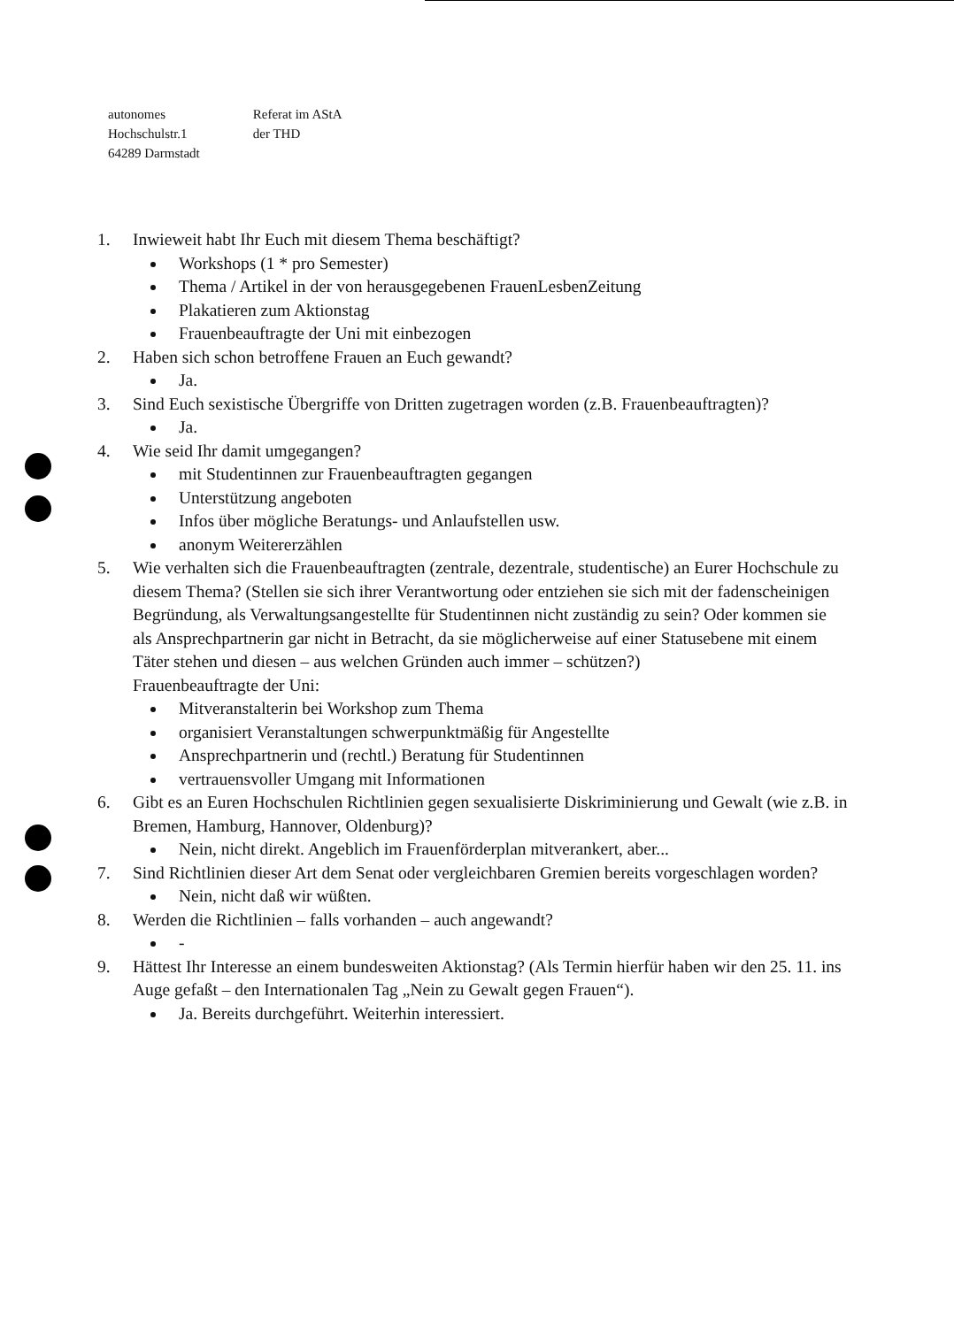autonomes Referat im AStA
Hochschulstr.1 der THD
64289 Darmstadt
1. Inwieweit habt Ihr Euch mit diesem Thema beschäftigt?
Workshops (1 * pro Semester)
Thema / Artikel in der von herausgegebenen FrauenLesbenZeitung
Plakatieren zum Aktionstag
Frauenbeauftragte der Uni mit einbezogen
2. Haben sich schon betroffene Frauen an Euch gewandt?
Ja.
3. Sind Euch sexistische Übergriffe von Dritten zugetragen worden (z.B. Frauenbeauftragten)?
Ja.
4. Wie seid Ihr damit umgegangen?
mit Studentinnen zur Frauenbeauftragten gegangen
Unterstützung angeboten
Infos über mögliche Beratungs- und Anlaufstellen usw.
anonym Weitererzählen
5. Wie verhalten sich die Frauenbeauftragten (zentrale, dezentrale, studentische) an Eurer Hochschule zu diesem Thema? (Stellen sie sich ihrer Verantwortung oder entziehen sie sich mit der fadenscheinigen Begründung, als Verwaltungsangestellte für Studentinnen nicht zuständig zu sein? Oder kommen sie als Ansprechpartnerin gar nicht in Betracht, da sie möglicherweise auf einer Statusebene mit einem Täter stehen und diesen – aus welchen Gründen auch immer – schützen?)
Frauenbeauftragte der Uni:
Mitveranstalterin bei Workshop zum Thema
organisiert Veranstaltungen schwerpunktmäßig für Angestellte
Ansprechpartnerin und (rechtl.) Beratung für Studentinnen
vertrauensvoller Umgang mit Informationen
6. Gibt es an Euren Hochschulen Richtlinien gegen sexualisierte Diskriminierung und Gewalt (wie z.B. in Bremen, Hamburg, Hannover, Oldenburg)?
Nein, nicht direkt. Angeblich im Frauenförderplan mitverankert, aber...
7. Sind Richtlinien dieser Art dem Senat oder vergleichbaren Gremien bereits vorgeschlagen worden?
Nein, nicht daß wir wüßten.
8. Werden die Richtlinien – falls vorhanden – auch angewandt?
-
9. Hättest Ihr Interesse an einem bundesweiten Aktionstag? (Als Termin hierfür haben wir den 25. 11. ins Auge gefaßt – den Internationalen Tag „Nein zu Gewalt gegen Frauen“).
Ja. Bereits durchgeführt. Weiterhin interessiert.